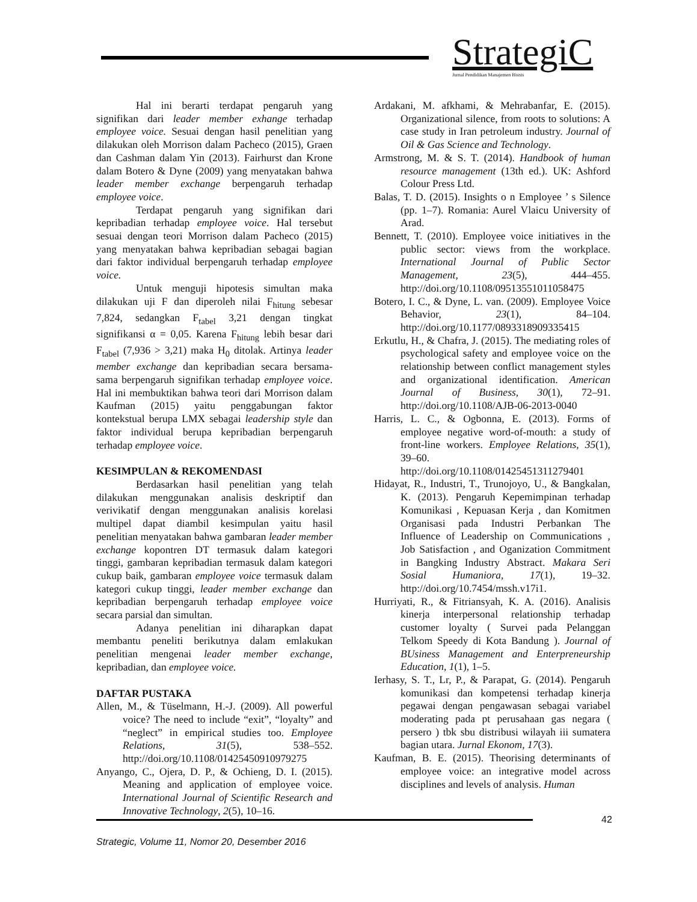StrategiC
Jurnal Pendidikan Manajemen Bisnis
Hal ini berarti terdapat pengaruh yang signifikan dari leader member exhange terhadap employee voice. Sesuai dengan hasil penelitian yang dilakukan oleh Morrison dalam Pacheco (2015), Graen dan Cashman dalam Yin (2013). Fairhurst dan Krone dalam Botero & Dyne (2009) yang menyatakan bahwa leader member exchange berpengaruh terhadap employee voice.
Terdapat pengaruh yang signifikan dari kepribadian terhadap employee voice. Hal tersebut sesuai dengan teori Morrison dalam Pacheco (2015) yang menyatakan bahwa kepribadian sebagai bagian dari faktor individual berpengaruh terhadap employee voice.
Untuk menguji hipotesis simultan maka dilakukan uji F dan diperoleh nilai F<sub>hitung</sub> sebesar 7,824, sedangkan F<sub>tabel</sub> 3,21 dengan tingkat signifikansi α = 0,05. Karena F<sub>hitung</sub> lebih besar dari F<sub>tabel</sub> (7,936 > 3,21) maka H<sub>0</sub> ditolak. Artinya leader member exchange dan kepribadian secara bersama-sama berpengaruh signifikan terhadap employee voice. Hal ini membuktikan bahwa teori dari Morrison dalam Kaufman (2015) yaitu penggabungan faktor kontekstual berupa LMX sebagai leadership style dan faktor individual berupa kepribadian berpengaruh terhadap employee voice.
KESIMPULAN & REKOMENDASI
Berdasarkan hasil penelitian yang telah dilakukan menggunakan analisis deskriptif dan verivikatif dengan menggunakan analisis korelasi multipel dapat diambil kesimpulan yaitu hasil penelitian menyatakan bahwa gambaran leader member exchange kopontren DT termasuk dalam kategori tinggi, gambaran kepribadian termasuk dalam kategori cukup baik, gambaran employee voice termasuk dalam kategori cukup tinggi, leader member exchange dan kepribadian berpengaruh terhadap employee voice secara parsial dan simultan.
Adanya penelitian ini diharapkan dapat membantu peneliti berikutnya dalam emlakukan penelitian mengenai leader member exchange, kepribadian, dan employee voice.
DAFTAR PUSTAKA
Allen, M., & Tüselmann, H.-J. (2009). All powerful voice? The need to include “exit”, “loyalty” and “neglect” in empirical studies too. Employee Relations, 31(5), 538–552. http://doi.org/10.1108/01425450910979275
Anyango, C., Ojera, D. P., & Ochieng, D. I. (2015). Meaning and application of employee voice. International Journal of Scientific Research and Innovative Technology, 2(5), 10–16.
Ardakani, M. afkhami, & Mehrabanfar, E. (2015). Organizational silence, from roots to solutions: A case study in Iran petroleum industry. Journal of Oil & Gas Science and Technology.
Armstrong, M. & S. T. (2014). Handbook of human resource management (13th ed.). UK: Ashford Colour Press Ltd.
Balas, T. D. (2015). Insights o n Employee ’ s Silence (pp. 1–7). Romania: Aurel Vlaicu University of Arad.
Bennett, T. (2010). Employee voice initiatives in the public sector: views from the workplace. International Journal of Public Sector Management, 23(5), 444–455. http://doi.org/10.1108/09513551011058475
Botero, I. C., & Dyne, L. van. (2009). Employee Voice Behavior, 23(1), 84–104. http://doi.org/10.1177/0893318909335415
Erkutlu, H., & Chafra, J. (2015). The mediating roles of psychological safety and employee voice on the relationship between conflict management styles and organizational identification. American Journal of Business, 30(1), 72–91. http://doi.org/10.1108/AJB-06-2013-0040
Harris, L. C., & Ogbonna, E. (2013). Forms of employee negative word-of-mouth: a study of front-line workers. Employee Relations, 35(1), 39–60. http://doi.org/10.1108/01425451311279401
Hidayat, R., Industri, T., Trunojoyo, U., & Bangkalan, K. (2013). Pengaruh Kepemimpinan terhadap Komunikasi , Kepuasan Kerja , dan Komitmen Organisasi pada Industri Perbankan The Influence of Leadership on Communications , Job Satisfaction , and Oganization Commitment in Bangking Industry Abstract. Makara Seri Sosial Humaniora, 17(1), 19–32. http://doi.org/10.7454/mssh.v17i1.
Hurriyati, R., & Fitriansyah, K. A. (2016). Analisis kinerja interpersonal relationship terhadap customer loyalty ( Survei pada Pelanggan Telkom Speedy di Kota Bandung ). Journal of BUsiness Management and Enterpreneurship Education, 1(1), 1–5.
Ierhasy, S. T., Lr, P., & Parapat, G. (2014). Pengaruh komunikasi dan kompetensi terhadap kinerja pegawai dengan pengawasan sebagai variabel moderating pada pt perusahaan gas negara ( persero ) tbk sbu distribusi wilayah iii sumatera bagian utara. Jurnal Ekonom, 17(3).
Kaufman, B. E. (2015). Theorising determinants of employee voice: an integrative model across disciplines and levels of analysis. Human
42
Strategic, Volume 11, Nomor 20, Desember 2016